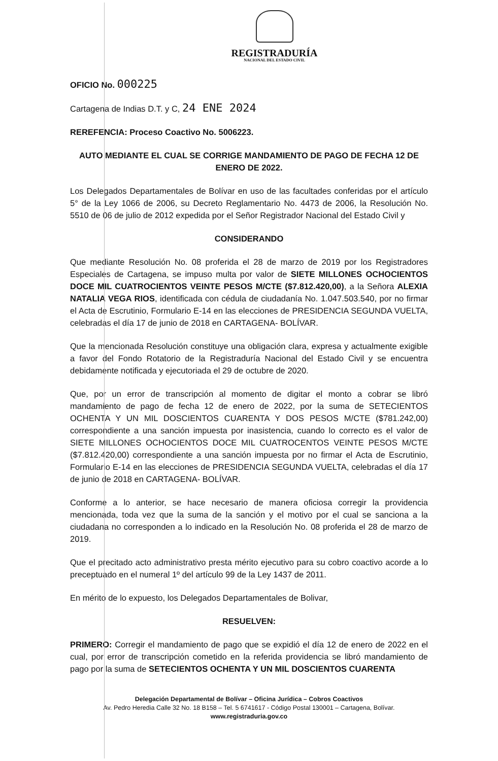REGISTRADURÍA
NACIONAL DEL ESTADO CIVIL
OFICIO No. 000225
Cartagena de Indias D.T. y C, 24 ENE 2024
REREFENCIA: Proceso Coactivo No. 5006223.
AUTO MEDIANTE EL CUAL SE CORRIGE MANDAMIENTO DE PAGO DE FECHA 12 DE ENERO DE 2022.
Los Delegados Departamentales de Bolívar en uso de las facultades conferidas por el artículo 5° de la Ley 1066 de 2006, su Decreto Reglamentario No. 4473 de 2006, la Resolución No. 5510 de 06 de julio de 2012 expedida por el Señor Registrador Nacional del Estado Civil y
CONSIDERANDO
Que mediante Resolución No. 08 proferida el 28 de marzo de 2019 por los Registradores Especiales de Cartagena, se impuso multa por valor de SIETE MILLONES OCHOCIENTOS DOCE MIL CUATROCIENTOS VEINTE PESOS M/CTE ($7.812.420,00), a la Señora ALEXIA NATALIA VEGA RIOS, identificada con cédula de ciudadanía No. 1.047.503.540, por no firmar el Acta de Escrutinio, Formulario E-14 en las elecciones de PRESIDENCIA SEGUNDA VUELTA, celebradas el día 17 de junio de 2018 en CARTAGENA- BOLÍVAR.
Que la mencionada Resolución constituye una obligación clara, expresa y actualmente exigible a favor del Fondo Rotatorio de la Registraduría Nacional del Estado Civil y se encuentra debidamente notificada y ejecutoriada el 29 de octubre de 2020.
Que, por un error de transcripción al momento de digitar el monto a cobrar se libró mandamiento de pago de fecha 12 de enero de 2022, por la suma de SETECIENTOS OCHENTA Y UN MIL DOSCIENTOS CUARENTA Y DOS PESOS M/CTE ($781.242,00) correspondiente a una sanción impuesta por inasistencia, cuando lo correcto es el valor de SIETE MILLONES OCHOCIENTOS DOCE MIL CUATROCENTOS VEINTE PESOS M/CTE ($7.812.420,00) correspondiente a una sanción impuesta por no firmar el Acta de Escrutinio, Formulario E-14 en las elecciones de PRESIDENCIA SEGUNDA VUELTA, celebradas el día 17 de junio de 2018 en CARTAGENA- BOLÍVAR.
Conforme a lo anterior, se hace necesario de manera oficiosa corregir la providencia mencionada, toda vez que la suma de la sanción y el motivo por el cual se sanciona a la ciudadana no corresponden a lo indicado en la Resolución No. 08 proferida el 28 de marzo de 2019.
Que el precitado acto administrativo presta mérito ejecutivo para su cobro coactivo acorde a lo preceptuado en el numeral 1º del artículo 99 de la Ley 1437 de 2011.
En mérito de lo expuesto, los Delegados Departamentales de Bolivar,
RESUELVEN:
PRIMERO: Corregir el mandamiento de pago que se expidió el día 12 de enero de 2022 en el cual, por error de transcripción cometido en la referida providencia se libró mandamiento de pago por la suma de SETECIENTOS OCHENTA Y UN MIL DOSCIENTOS CUARENTA
Delegación Departamental de Bolívar – Oficina Jurídica – Cobros Coactivos
Av. Pedro Heredia Calle 32 No. 18 B158 – Tel. 5 6741617 - Código Postal 130001 – Cartagena, Bolívar.
www.registraduria.gov.co